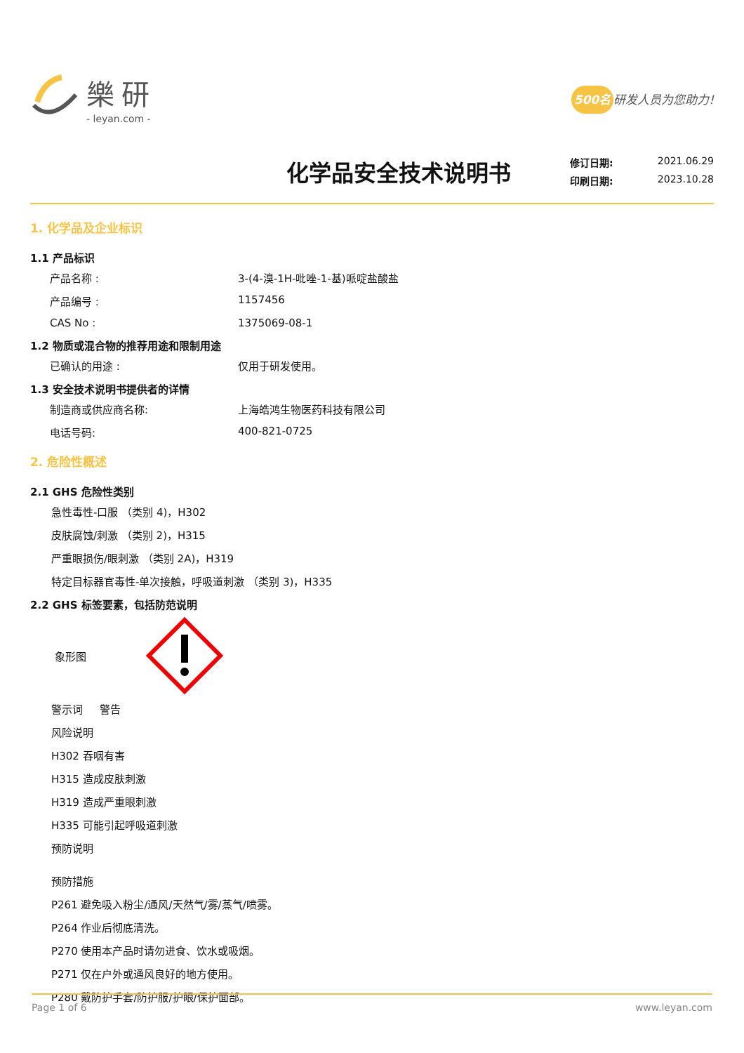樂研
- leyan.com -
500名 研发人员为您助力!
化学品安全技术说明书
修订日期: 2021.06.29
印刷日期: 2023.10.28
1. 化学品及企业标识
1.1 产品标识
产品名称 : 3-(4-溴-1H-吡唑-1-基)哌啶盐酸盐
产品编号 : 1157456
CAS No : 1375069-08-1
1.2 物质或混合物的推荐用途和限制用途
已确认的用途 : 仅用于研发使用。
1.3 安全技术说明书提供者的详情
制造商或供应商名称: 上海皓鸿生物医药科技有限公司
电话号码: 400-821-0725
2. 危险性概述
2.1 GHS 危险性类别
急性毒性-口服 （类别 4)，H302
皮肤腐蚀/刺激 （类别 2)，H315
严重眼损伤/眼刺激 （类别 2A)，H319
特定目标器官毒性-单次接触，呼吸道刺激 （类别 3)，H335
2.2 GHS 标签要素，包括防范说明
象形图
警示词 警告
风险说明
H302 吞咽有害
H315 造成皮肤刺激
H319 造成严重眼刺激
H335 可能引起呼吸道刺激
预防说明
预防措施
P261 避免吸入粉尘/通风/天然气/雾/蒸气/喷雾。
P264 作业后彻底清洗。
P270 使用本产品时请勿进食、饮水或吸烟。
P271 仅在户外或通风良好的地方使用。
P280 戴防护手套/防护服/护眼/保护面部。
Page 1 of 6 www.leyan.com